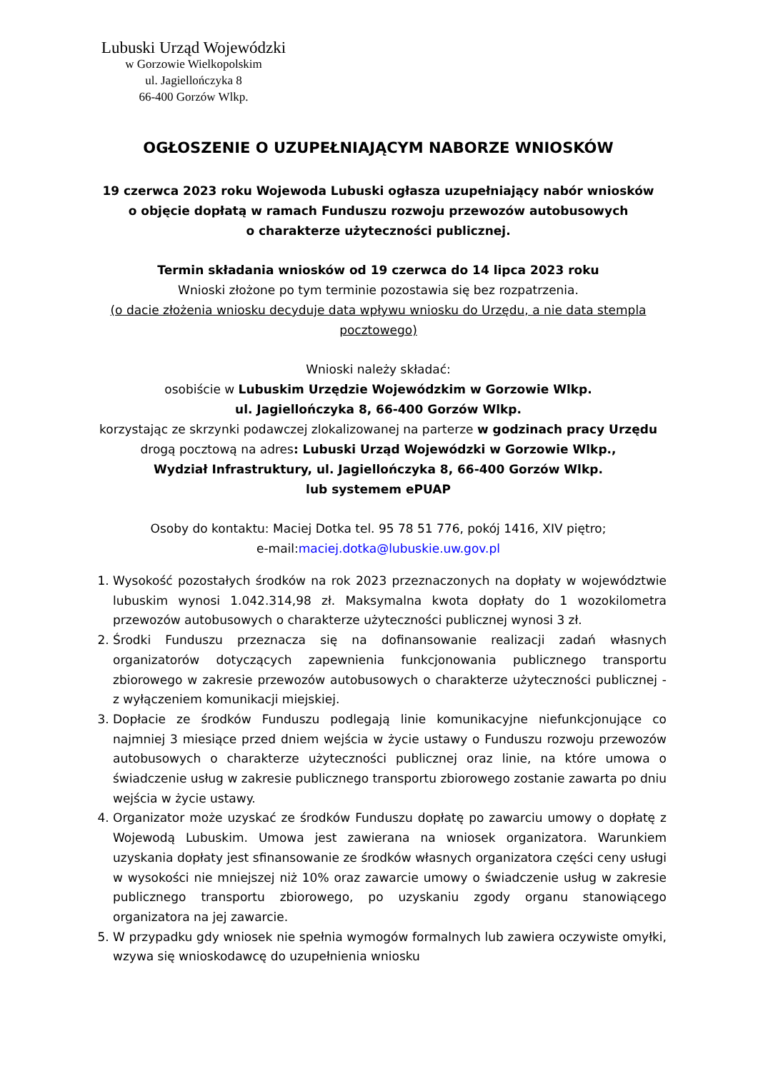Lubuski Urząd Wojewódzki
w Gorzowie Wielkopolskim
ul. Jagiellończyka 8
66-400 Gorzów Wlkp.
OGŁOSZENIE O UZUPEŁNIAJĄCYM NABORZE WNIOSKÓW
19 czerwca 2023 roku Wojewoda Lubuski ogłasza uzupełniający nabór wniosków
o objęcie dopłatą w ramach Funduszu rozwoju przewozów autobusowych
o charakterze użyteczności publicznej.
Termin składania wniosków od 19 czerwca do 14 lipca 2023 roku
Wnioski złożone po tym terminie pozostawia się bez rozpatrzenia.
(o dacie złożenia wniosku decyduje data wpływu wniosku do Urzędu, a nie data stempla pocztowego)
Wnioski należy składać:
osobiście w Lubuskim Urzędzie Wojewódzkim w Gorzowie Wlkp.
ul. Jagiellończyka 8, 66-400 Gorzów Wlkp.
korzystając ze skrzynki podawczej zlokalizowanej na parterze w godzinach pracy Urzędu
drogą pocztową na adres: Lubuski Urząd Wojewódzki w Gorzowie Wlkp.,
Wydział Infrastruktury, ul. Jagiellończyka 8, 66-400 Gorzów Wlkp.
lub systemem ePUAP
Osoby do kontaktu: Maciej Dotka tel. 95 78 51 776, pokój 1416, XIV piętro;
e-mail:maciej.dotka@lubuskie.uw.gov.pl
1. Wysokość pozostałych środków na rok 2023 przeznaczonych na dopłaty w województwie lubuskim wynosi 1.042.314,98 zł. Maksymalna kwota dopłaty do 1 wozokilometra przewozów autobusowych o charakterze użyteczności publicznej wynosi 3 zł.
2. Środki Funduszu przeznacza się na dofinansowanie realizacji zadań własnych organizatorów dotyczących zapewnienia funkcjonowania publicznego transportu zbiorowego w zakresie przewozów autobusowych o charakterze użyteczności publicznej - z wyłączeniem komunikacji miejskiej.
3. Dopłacie ze środków Funduszu podlegają linie komunikacyjne niefunkcjonujące co najmniej 3 miesiące przed dniem wejścia w życie ustawy o Funduszu rozwoju przewozów autobusowych o charakterze użyteczności publicznej oraz linie, na które umowa o świadczenie usług w zakresie publicznego transportu zbiorowego zostanie zawarta po dniu wejścia w życie ustawy.
4. Organizator może uzyskać ze środków Funduszu dopłatę po zawarciu umowy o dopłatę z Wojewodą Lubuskim. Umowa jest zawierana na wniosek organizatora. Warunkiem uzyskania dopłaty jest sfinansowanie ze środków własnych organizatora części ceny usługi w wysokości nie mniejszej niż 10% oraz zawarcie umowy o świadczenie usług w zakresie publicznego transportu zbiorowego, po uzyskaniu zgody organu stanowiącego organizatora na jej zawarcie.
5. W przypadku gdy wniosek nie spełnia wymogów formalnych lub zawiera oczywiste omyłki, wzywa się wnioskodawcę do uzupełnienia wniosku